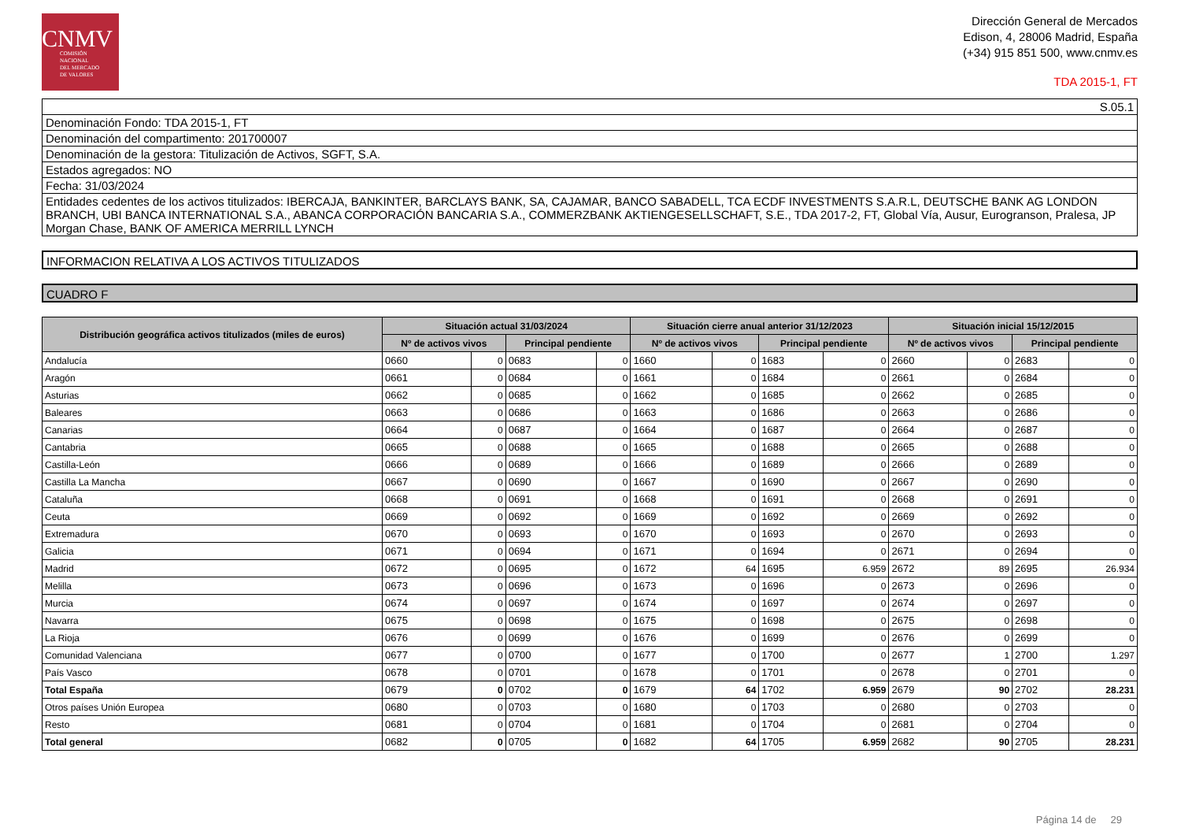CNMV
COMISIÓN
NACIONAL
DEL MERCADO
DE VALORES
Dirección General de Mercados
Edison, 4, 28006 Madrid, España
(+34) 915 851 500, www.cnmv.es
TDA 2015-1, FT
S.05.1
Denominación Fondo: TDA 2015-1, FT
Denominación del compartimento: 201700007
Denominación de la gestora: Titulización de Activos, SGFT, S.A.
Estados agregados: NO
Fecha: 31/03/2024
Entidades cedentes de los activos titulizados: IBERCAJA, BANKINTER, BARCLAYS BANK, SA, CAJAMAR, BANCO SABADELL, TCA ECDF INVESTMENTS S.A.R.L, DEUTSCHE BANK AG LONDON BRANCH, UBI BANCA INTERNATIONAL S.A., ABANCA CORPORACIÓN BANCARIA S.A., COMMERZBANK AKTIENGESELLSCHAFT, S.E., TDA 2017-2, FT, Global Vía, Ausur, Eurogranson, Pralesa, JP Morgan Chase, BANK OF AMERICA MERRILL LYNCH
INFORMACION RELATIVA A LOS ACTIVOS TITULIZADOS
CUADRO F
| Distribución geográfica activos titulizados (miles de euros) | Situación actual 31/03/2024 | | | | Situación cierre anual anterior 31/12/2023 | | | | Situación inicial 15/12/2015 | | | |
| --- | --- | --- | --- | --- | --- | --- | --- | --- | --- | --- | --- | --- |
| | Nº de activos vivos | | Principal pendiente | | Nº de activos vivos | | Principal pendiente | | Nº de activos vivos | | Principal pendiente | |
| Andalucía | 0660 | 0 | 0683 | 0 | 1660 | 0 | 1683 | 0 | 2660 | 0 | 2683 | 0 |
| Aragón | 0661 | 0 | 0684 | 0 | 1661 | 0 | 1684 | 0 | 2661 | 0 | 2684 | 0 |
| Asturias | 0662 | 0 | 0685 | 0 | 1662 | 0 | 1685 | 0 | 2662 | 0 | 2685 | 0 |
| Baleares | 0663 | 0 | 0686 | 0 | 1663 | 0 | 1686 | 0 | 2663 | 0 | 2686 | 0 |
| Canarias | 0664 | 0 | 0687 | 0 | 1664 | 0 | 1687 | 0 | 2664 | 0 | 2687 | 0 |
| Cantabria | 0665 | 0 | 0688 | 0 | 1665 | 0 | 1688 | 0 | 2665 | 0 | 2688 | 0 |
| Castilla-León | 0666 | 0 | 0689 | 0 | 1666 | 0 | 1689 | 0 | 2666 | 0 | 2689 | 0 |
| Castilla La Mancha | 0667 | 0 | 0690 | 0 | 1667 | 0 | 1690 | 0 | 2667 | 0 | 2690 | 0 |
| Cataluña | 0668 | 0 | 0691 | 0 | 1668 | 0 | 1691 | 0 | 2668 | 0 | 2691 | 0 |
| Ceuta | 0669 | 0 | 0692 | 0 | 1669 | 0 | 1692 | 0 | 2669 | 0 | 2692 | 0 |
| Extremadura | 0670 | 0 | 0693 | 0 | 1670 | 0 | 1693 | 0 | 2670 | 0 | 2693 | 0 |
| Galicia | 0671 | 0 | 0694 | 0 | 1671 | 0 | 1694 | 0 | 2671 | 0 | 2694 | 0 |
| Madrid | 0672 | 0 | 0695 | 0 | 1672 | 64 | 1695 | 6.959 | 2672 | 89 | 2695 | 26.934 |
| Melilla | 0673 | 0 | 0696 | 0 | 1673 | 0 | 1696 | 0 | 2673 | 0 | 2696 | 0 |
| Murcia | 0674 | 0 | 0697 | 0 | 1674 | 0 | 1697 | 0 | 2674 | 0 | 2697 | 0 |
| Navarra | 0675 | 0 | 0698 | 0 | 1675 | 0 | 1698 | 0 | 2675 | 0 | 2698 | 0 |
| La Rioja | 0676 | 0 | 0699 | 0 | 1676 | 0 | 1699 | 0 | 2676 | 0 | 2699 | 0 |
| Comunidad Valenciana | 0677 | 0 | 0700 | 0 | 1677 | 0 | 1700 | 0 | 2677 | 1 | 2700 | 1.297 |
| País Vasco | 0678 | 0 | 0701 | 0 | 1678 | 0 | 1701 | 0 | 2678 | 0 | 2701 | 0 |
| Total España | 0679 | 0 | 0702 | 0 | 1679 | 64 | 1702 | 6.959 | 2679 | 90 | 2702 | 28.231 |
| Otros países Unión Europea | 0680 | 0 | 0703 | 0 | 1680 | 0 | 1703 | 0 | 2680 | 0 | 2703 | 0 |
| Resto | 0681 | 0 | 0704 | 0 | 1681 | 0 | 1704 | 0 | 2681 | 0 | 2704 | 0 |
| Total general | 0682 | 0 | 0705 | 0 | 1682 | 64 | 1705 | 6.959 | 2682 | 90 | 2705 | 28.231 |
Página 14 de 29